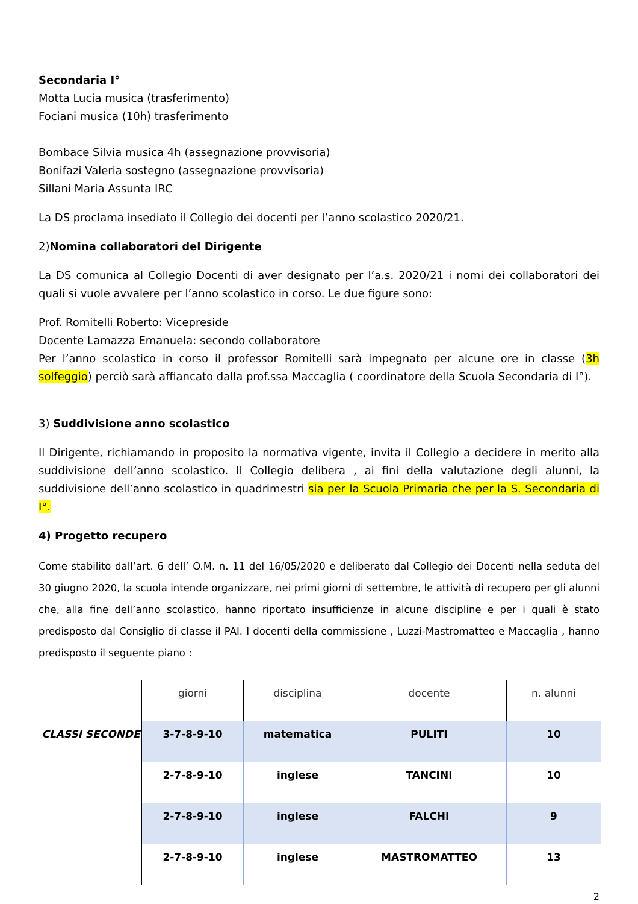Secondaria I°
Motta Lucia musica (trasferimento)
Fociani musica (10h) trasferimento
Bombace Silvia musica 4h (assegnazione provvisoria)
Bonifazi Valeria sostegno (assegnazione provvisoria)
Sillani Maria Assunta IRC
La DS proclama insediato il Collegio dei docenti per l’anno scolastico 2020/21.
2)Nomina collaboratori del Dirigente
La DS comunica al Collegio Docenti di aver designato per l’a.s. 2020/21 i nomi dei collaboratori dei quali si vuole avvalere per l’anno scolastico in corso. Le due figure sono:
Prof. Romitelli Roberto: Vicepreside
Docente Lamazza Emanuela: secondo collaboratore
Per l’anno scolastico in corso il professor Romitelli sarà impegnato per alcune ore in classe (3h solfeggio) perciò sarà affiancato dalla prof.ssa Maccaglia ( coordinatore della Scuola Secondaria di I°).
3) Suddivisione anno scolastico
Il Dirigente, richiamando in proposito la normativa vigente, invita il Collegio a decidere in merito alla suddivisione dell’anno scolastico. Il Collegio delibera , ai fini della valutazione degli alunni, la suddivisione dell’anno scolastico in quadrimestri sia per la Scuola Primaria che per la S. Secondaria di I°.
4) Progetto recupero
Come stabilito dall’art. 6 dell’ O.M. n. 11 del 16/05/2020 e deliberato dal Collegio dei Docenti nella seduta del 30 giugno 2020, la scuola intende organizzare, nei primi giorni di settembre, le attività di recupero per gli alunni che, alla fine dell’anno scolastico, hanno riportato insufficienze in alcune discipline e per i quali è stato predisposto dal Consiglio di classe il PAI. I docenti della commissione , Luzzi-Mastromatteo e Maccaglia , hanno predisposto il seguente piano :
| | giorni | disciplina | docente | n. alunni |
| CLASSI SECONDE | 3-7-8-9-10 | matematica | PULITI | 10 |
| | 2-7-8-9-10 | inglese | TANCINI | 10 |
| | 2-7-8-9-10 | inglese | FALCHI | 9 |
| | 2-7-8-9-10 | inglese | MASTROMATTEO | 13 |
2